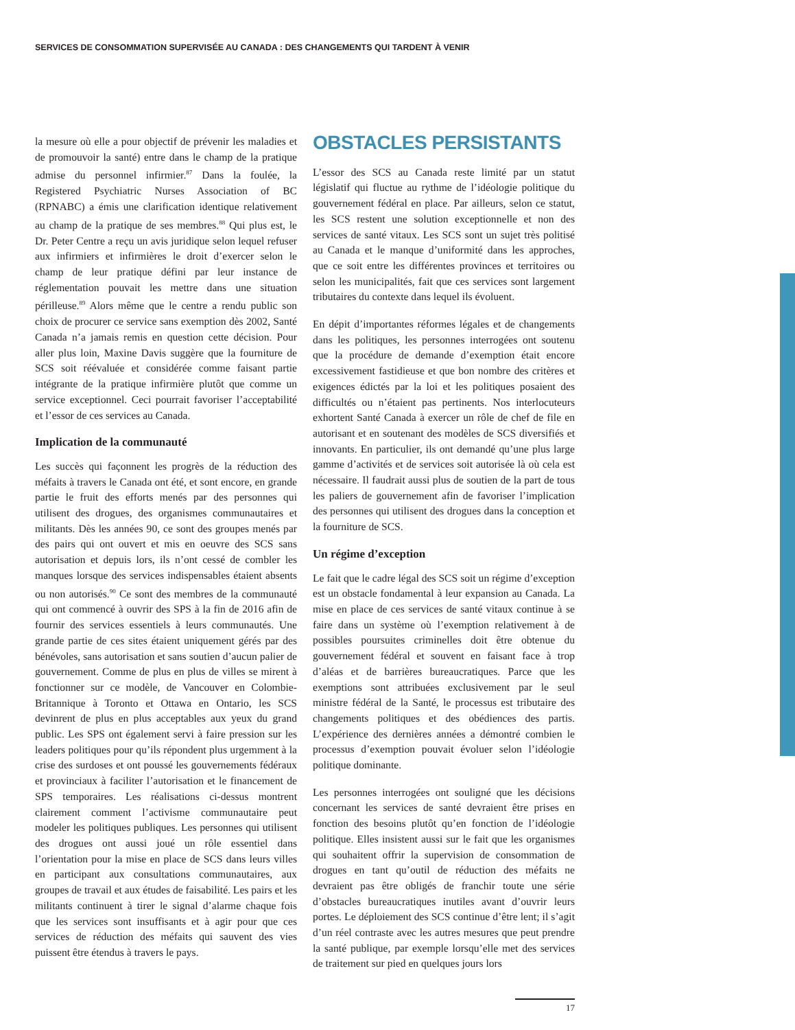SERVICES DE CONSOMMATION SUPERVISÉE AU CANADA : DES CHANGEMENTS QUI TARDENT À VENIR
la mesure où elle a pour objectif de prévenir les maladies et de promouvoir la santé) entre dans le champ de la pratique admise du personnel infirmier.<sup>87</sup> Dans la foulée, la Registered Psychiatric Nurses Association of BC (RPNABC) a émis une clarification identique relativement au champ de la pratique de ses membres.<sup>88</sup> Qui plus est, le Dr. Peter Centre a reçu un avis juridique selon lequel refuser aux infirmiers et infirmières le droit d’exercer selon le champ de leur pratique défini par leur instance de réglementation pouvait les mettre dans une situation périlleuse.<sup>89</sup> Alors même que le centre a rendu public son choix de procurer ce service sans exemption dès 2002, Santé Canada n’a jamais remis en question cette décision. Pour aller plus loin, Maxine Davis suggère que la fourniture de SCS soit réévaluée et considérée comme faisant partie intégrante de la pratique infirmière plutôt que comme un service exceptionnel. Ceci pourrait favoriser l’acceptabilité et l’essor de ces services au Canada.
Implication de la communauté
Les succès qui façonnent les progrès de la réduction des méfaits à travers le Canada ont été, et sont encore, en grande partie le fruit des efforts menés par des personnes qui utilisent des drogues, des organismes communautaires et militants. Dès les années 90, ce sont des groupes menés par des pairs qui ont ouvert et mis en oeuvre des SCS sans autorisation et depuis lors, ils n’ont cessé de combler les manques lorsque des services indispensables étaient absents ou non autorisés.<sup>90</sup> Ce sont des membres de la communauté qui ont commencé à ouvrir des SPS à la fin de 2016 afin de fournir des services essentiels à leurs communautés. Une grande partie de ces sites étaient uniquement gérés par des bénévoles, sans autorisation et sans soutien d’aucun palier de gouvernement. Comme de plus en plus de villes se mirent à fonctionner sur ce modèle, de Vancouver en Colombie-Britannique à Toronto et Ottawa en Ontario, les SCS devinrent de plus en plus acceptables aux yeux du grand public. Les SPS ont également servi à faire pression sur les leaders politiques pour qu’ils répondent plus urgemment à la crise des surdoses et ont poussé les gouvernements fédéraux et provinciaux à faciliter l’autorisation et le financement de SPS temporaires. Les réalisations ci-dessus montrent clairement comment l’activisme communautaire peut modeler les politiques publiques. Les personnes qui utilisent des drogues ont aussi joué un rôle essentiel dans l’orientation pour la mise en place de SCS dans leurs villes en participant aux consultations communautaires, aux groupes de travail et aux études de faisabilité. Les pairs et les militants continuent à tirer le signal d’alarme chaque fois que les services sont insuffisants et à agir pour que ces services de réduction des méfaits qui sauvent des vies puissent être étendus à travers le pays.
OBSTACLES PERSISTANTS
L’essor des SCS au Canada reste limité par un statut législatif qui fluctue au rythme de l’idéologie politique du gouvernement fédéral en place. Par ailleurs, selon ce statut, les SCS restent une solution exceptionnelle et non des services de santé vitaux. Les SCS sont un sujet très politisé au Canada et le manque d’uniformité dans les approches, que ce soit entre les différentes provinces et territoires ou selon les municipalités, fait que ces services sont largement tributaires du contexte dans lequel ils évoluent.
En dépit d’importantes réformes légales et de changements dans les politiques, les personnes interrogées ont soutenu que la procédure de demande d’exemption était encore excessivement fastidieuse et que bon nombre des critères et exigences édictés par la loi et les politiques posaient des difficultés ou n’étaient pas pertinents. Nos interlocuteurs exhortent Santé Canada à exercer un rôle de chef de file en autorisant et en soutenant des modèles de SCS diversifiés et innovants. En particulier, ils ont demandé qu’une plus large gamme d’activités et de services soit autorisée là où cela est nécessaire. Il faudrait aussi plus de soutien de la part de tous les paliers de gouvernement afin de favoriser l’implication des personnes qui utilisent des drogues dans la conception et la fourniture de SCS.
Un régime d’exception
Le fait que le cadre légal des SCS soit un régime d’exception est un obstacle fondamental à leur expansion au Canada. La mise en place de ces services de santé vitaux continue à se faire dans un système où l’exemption relativement à de possibles poursuites criminelles doit être obtenue du gouvernement fédéral et souvent en faisant face à trop d’aléas et de barrières bureaucratiques. Parce que les exemptions sont attribuées exclusivement par le seul ministre fédéral de la Santé, le processus est tributaire des changements politiques et des obédiences des partis. L’expérience des dernières années a démontré combien le processus d’exemption pouvait évoluer selon l’idéologie politique dominante.
Les personnes interrogées ont souligné que les décisions concernant les services de santé devraient être prises en fonction des besoins plutôt qu’en fonction de l’idéologie politique. Elles insistent aussi sur le fait que les organismes qui souhaitent offrir la supervision de consommation de drogues en tant qu’outil de réduction des méfaits ne devraient pas être obligés de franchir toute une série d’obstacles bureaucratiques inutiles avant d’ouvrir leurs portes. Le déploiement des SCS continue d’être lent; il s’agit d’un réel contraste avec les autres mesures que peut prendre la santé publique, par exemple lorsqu’elle met des services de traitement sur pied en quelques jours lors
17